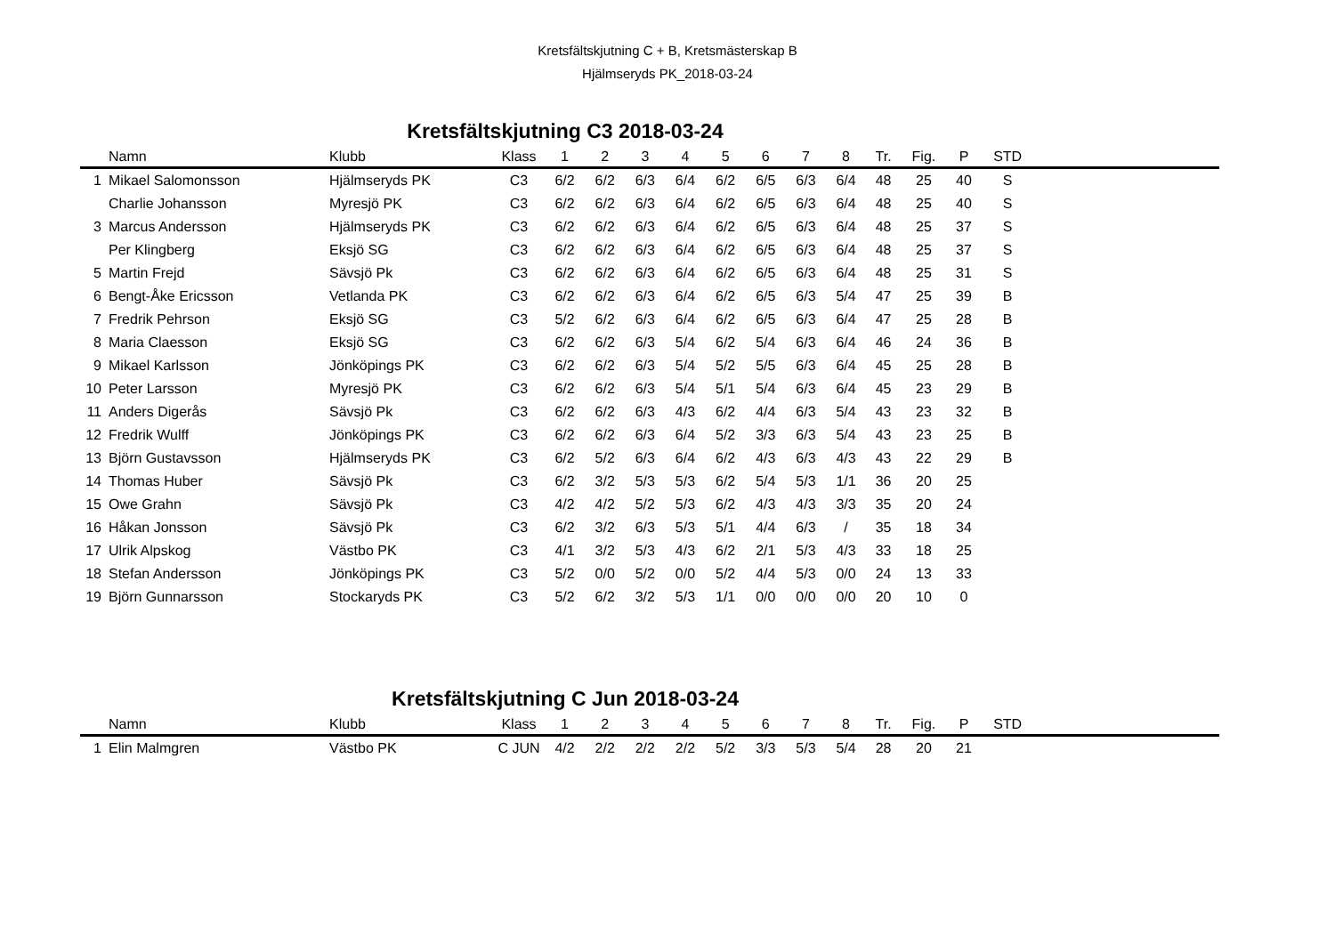Kretsfältskjutning C + B, Kretsmästerskap B
Hjälmseryds PK_2018-03-24
Kretsfältskjutning C3 2018-03-24
| | Namn | Klubb | Klass | 1 | 2 | 3 | 4 | 5 | 6 | 7 | 8 | Tr. | Fig. | P | STD | |
| --- | --- | --- | --- | --- | --- | --- | --- | --- | --- | --- | --- | --- | --- | --- | --- | --- |
| 1 | Mikael Salomonsson | Hjälmseryds PK | C3 | 6/2 | 6/2 | 6/3 | 6/4 | 6/2 | 6/5 | 6/3 | 6/4 | 48 | 25 | 40 | S | |
| | Charlie Johansson | Myresjö PK | C3 | 6/2 | 6/2 | 6/3 | 6/4 | 6/2 | 6/5 | 6/3 | 6/4 | 48 | 25 | 40 | S | |
| 3 | Marcus Andersson | Hjälmseryds PK | C3 | 6/2 | 6/2 | 6/3 | 6/4 | 6/2 | 6/5 | 6/3 | 6/4 | 48 | 25 | 37 | S | |
| | Per Klingberg | Eksjö SG | C3 | 6/2 | 6/2 | 6/3 | 6/4 | 6/2 | 6/5 | 6/3 | 6/4 | 48 | 25 | 37 | S | |
| 5 | Martin Frejd | Sävsjö Pk | C3 | 6/2 | 6/2 | 6/3 | 6/4 | 6/2 | 6/5 | 6/3 | 6/4 | 48 | 25 | 31 | S | |
| 6 | Bengt-Åke Ericsson | Vetlanda PK | C3 | 6/2 | 6/2 | 6/3 | 6/4 | 6/2 | 6/5 | 6/3 | 5/4 | 47 | 25 | 39 | B | |
| 7 | Fredrik Pehrson | Eksjö SG | C3 | 5/2 | 6/2 | 6/3 | 6/4 | 6/2 | 6/5 | 6/3 | 6/4 | 47 | 25 | 28 | B | |
| 8 | Maria Claesson | Eksjö SG | C3 | 6/2 | 6/2 | 6/3 | 5/4 | 6/2 | 5/4 | 6/3 | 6/4 | 46 | 24 | 36 | B | |
| 9 | Mikael Karlsson | Jönköpings PK | C3 | 6/2 | 6/2 | 6/3 | 5/4 | 5/2 | 5/5 | 6/3 | 6/4 | 45 | 25 | 28 | B | |
| 10 | Peter Larsson | Myresjö PK | C3 | 6/2 | 6/2 | 6/3 | 5/4 | 5/1 | 5/4 | 6/3 | 6/4 | 45 | 23 | 29 | B | |
| 11 | Anders Digerås | Sävsjö Pk | C3 | 6/2 | 6/2 | 6/3 | 4/3 | 6/2 | 4/4 | 6/3 | 5/4 | 43 | 23 | 32 | B | |
| 12 | Fredrik Wulff | Jönköpings PK | C3 | 6/2 | 6/2 | 6/3 | 6/4 | 5/2 | 3/3 | 6/3 | 5/4 | 43 | 23 | 25 | B | |
| 13 | Björn Gustavsson | Hjälmseryds PK | C3 | 6/2 | 5/2 | 6/3 | 6/4 | 6/2 | 4/3 | 6/3 | 4/3 | 43 | 22 | 29 | B | |
| 14 | Thomas Huber | Sävsjö Pk | C3 | 6/2 | 3/2 | 5/3 | 5/3 | 6/2 | 5/4 | 5/3 | 1/1 | 36 | 20 | 25 | | |
| 15 | Owe Grahn | Sävsjö Pk | C3 | 4/2 | 4/2 | 5/2 | 5/3 | 6/2 | 4/3 | 4/3 | 3/3 | 35 | 20 | 24 | | |
| 16 | Håkan Jonsson | Sävsjö Pk | C3 | 6/2 | 3/2 | 6/3 | 5/3 | 5/1 | 4/4 | 6/3 | / | 35 | 18 | 34 | | |
| 17 | Ulrik Alpskog | Västbo PK | C3 | 4/1 | 3/2 | 5/3 | 4/3 | 6/2 | 2/1 | 5/3 | 4/3 | 33 | 18 | 25 | | |
| 18 | Stefan Andersson | Jönköpings PK | C3 | 5/2 | 0/0 | 5/2 | 0/0 | 5/2 | 4/4 | 5/3 | 0/0 | 24 | 13 | 33 | | |
| 19 | Björn Gunnarsson | Stockaryds PK | C3 | 5/2 | 6/2 | 3/2 | 5/3 | 1/1 | 0/0 | 0/0 | 0/0 | 20 | 10 | 0 | | |
Kretsfältskjutning C Jun 2018-03-24
| | Namn | Klubb | Klass | 1 | 2 | 3 | 4 | 5 | 6 | 7 | 8 | Tr. | Fig. | P | STD | |
| --- | --- | --- | --- | --- | --- | --- | --- | --- | --- | --- | --- | --- | --- | --- | --- | --- |
| 1 | Elin Malmgren | Västbo PK | C JUN | 4/2 | 2/2 | 2/2 | 2/2 | 5/2 | 3/3 | 5/3 | 5/4 | 28 | 20 | 21 | | |